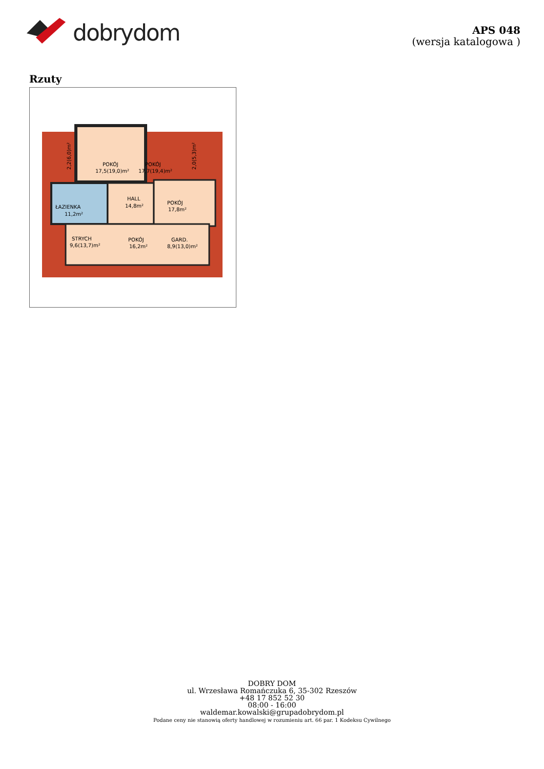dobrydom
APS 048
(wersja katalogowa )
Rzuty
POKÓJ
17,5(19,0)m²
POKÓJ
17,7(19,4)m²
HALL
14,8m²
ŁAZIENKA
11,2m²
POKÓJ
17,8m²
STRYCH
9,6(13,7)m²
POKÓJ
16,2m²
GARD.
8,9(13,0)m²
2,2(6,0)m²
2,0(5,3)m²
DOBRY DOM
ul. Wrzesława Romańczuka 6, 35-302 Rzeszów
+48 17 852 52 30
08:00 - 16:00
waldemar.kowalski@grupadobrydom.pl
Podane ceny nie stanowią oferty handlowej w rozumieniu art. 66 par. 1 Kodeksu Cywilnego